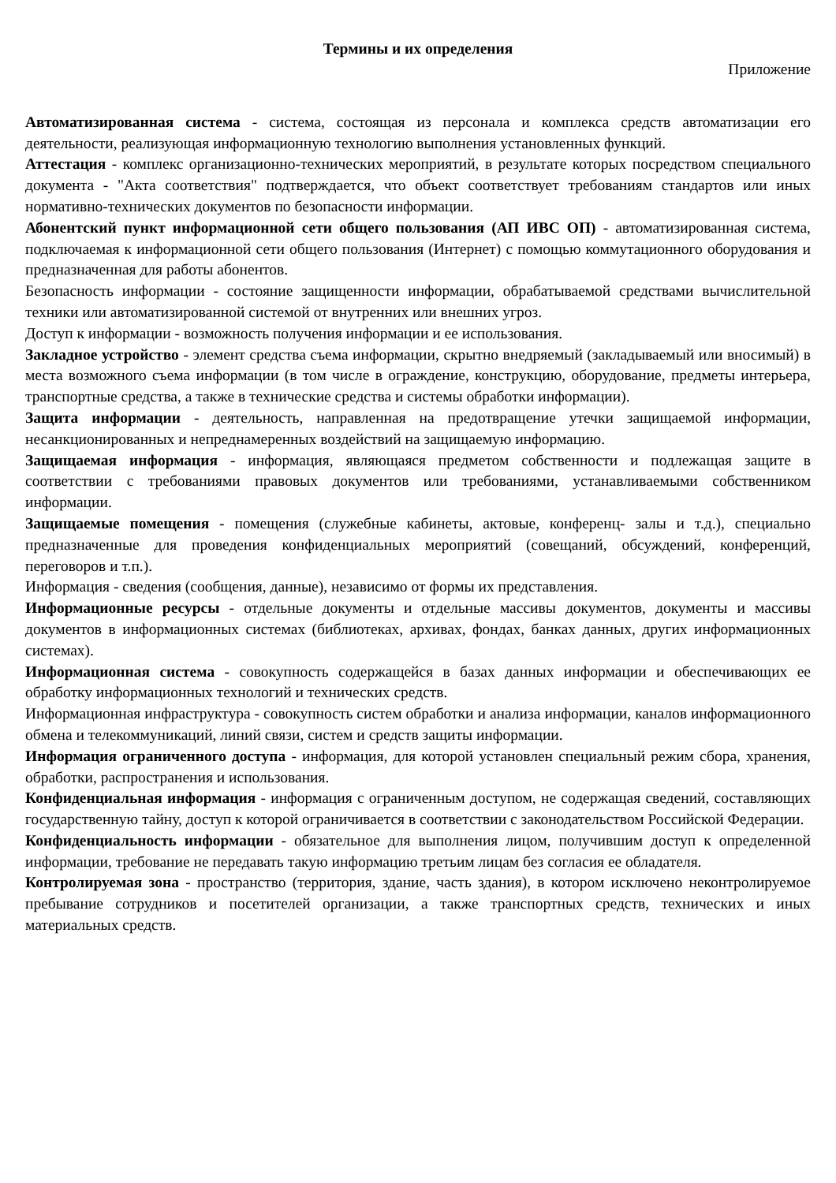Термины и их определения
Приложение
Автоматизированная система - система, состоящая из персонала и комплекса средств автоматизации его деятельности, реализующая информационную технологию выполнения установленных функций.
Аттестация - комплекс организационно-технических мероприятий, в результате которых посредством специального документа - "Акта соответствия" подтверждается, что объект соответствует требованиям стандартов или иных нормативно-технических документов по безопасности информации.
Абонентский пункт информационной сети общего пользования (АП ИВС ОП) - автоматизированная система, подключаемая к информационной сети общего пользования (Интернет) с помощью коммутационного оборудования и предназначенная для работы абонентов.
Безопасность информации - состояние защищенности информации, обрабатываемой средствами вычислительной техники или автоматизированной системой от внутренних или внешних угроз.
Доступ к информации - возможность получения информации и ее использования.
Закладное устройство - элемент средства съема информации, скрытно внедряемый (закладываемый или вносимый) в места возможного съема информации (в том числе в ограждение, конструкцию, оборудование, предметы интерьера, транспортные средства, а также в технические средства и системы обработки информации).
Защита информации - деятельность, направленная на предотвращение утечки защищаемой информации, несанкционированных и непреднамеренных воздействий на защищаемую информацию.
Защищаемая информация - информация, являющаяся предметом собственности и подлежащая защите в соответствии с требованиями правовых документов или требованиями, устанавливаемыми собственником информации.
Защищаемые помещения - помещения (служебные кабинеты, актовые, конференц- залы и т.д.), специально предназначенные для проведения конфиденциальных мероприятий (совещаний, обсуждений, конференций, переговоров и т.п.).
Информация - сведения (сообщения, данные), независимо от формы их представления.
Информационные ресурсы - отдельные документы и отдельные массивы документов, документы и массивы документов в информационных системах (библиотеках, архивах, фондах, банках данных, других информационных системах).
Информационная система - совокупность содержащейся в базах данных информации и обеспечивающих ее обработку информационных технологий и технических средств.
Информационная инфраструктура - совокупность систем обработки и анализа информации, каналов информационного обмена и телекоммуникаций, линий связи, систем и средств защиты информации.
Информация ограниченного доступа - информация, для которой установлен специальный режим сбора, хранения, обработки, распространения и использования.
Конфиденциальная информация - информация с ограниченным доступом, не содержащая сведений, составляющих государственную тайну, доступ к которой ограничивается в соответствии с законодательством Российской Федерации.
Конфиденциальность информации - обязательное для выполнения лицом, получившим доступ к определенной информации, требование не передавать такую информацию третьим лицам без согласия ее обладателя.
Контролируемая зона - пространство (территория, здание, часть здания), в котором исключено неконтролируемое пребывание сотрудников и посетителей организации, а также транспортных средств, технических и иных материальных средств.